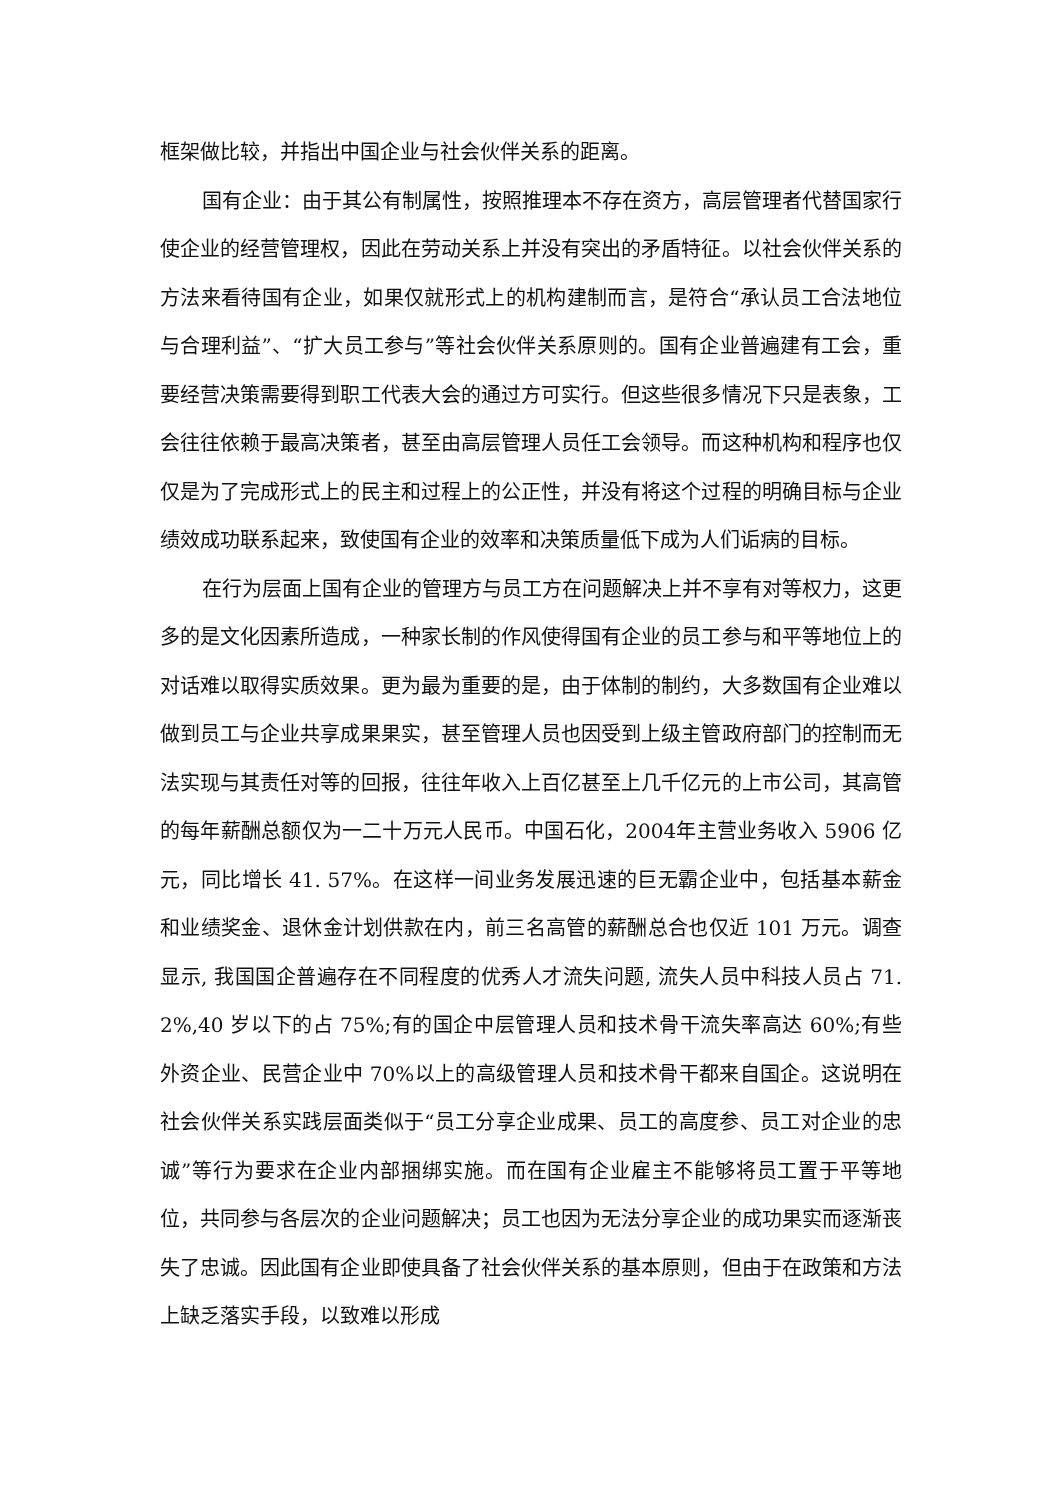框架做比较，并指出中国企业与社会伙伴关系的距离。
国有企业：由于其公有制属性，按照推理本不存在资方，高层管理者代替国家行使企业的经营管理权，因此在劳动关系上并没有突出的矛盾特征。以社会伙伴关系的方法来看待国有企业，如果仅就形式上的机构建制而言，是符合“承认员工合法地位与合理利益”、“扩大员工参与”等社会伙伴关系原则的。国有企业普遍建有工会，重要经营决策需要得到职工代表大会的通过方可实行。但这些很多情况下只是表象，工会往往依赖于最高决策者，甚至由高层管理人员任工会领导。而这种机构和程序也仅仅是为了完成形式上的民主和过程上的公正性，并没有将这个过程的明确目标与企业绩效成功联系起来，致使国有企业的效率和决策质量低下成为人们诟病的目标。
在行为层面上国有企业的管理方与员工方在问题解决上并不享有对等权力，这更多的是文化因素所造成，一种家长制的作风使得国有企业的员工参与和平等地位上的对话难以取得实质效果。更为最为重要的是，由于体制的制约，大多数国有企业难以做到员工与企业共享成果果实，甚至管理人员也因受到上级主管政府部门的控制而无法实现与其责任对等的回报，往往年收入上百亿甚至上几千亿元的上市公司，其高管的每年薪酬总额仅为一二十万元人民币。中国石化，2004年主营业务收入 5906 亿元，同比增长 41. 57%。在这样一间业务发展迅速的巨无霸企业中，包括基本薪金和业绩奖金、退休金计划供款在内，前三名高管的薪酬总合也仅近 101 万元。调查显示, 我国国企普遍存在不同程度的优秀人才流失问题, 流失人员中科技人员占 71. 2%,40 岁以下的占 75%;有的国企中层管理人员和技术骨干流失率高达 60%;有些外资企业、民营企业中 70%以上的高级管理人员和技术骨干都来自国企。这说明在社会伙伴关系实践层面类似于“员工分享企业成果、员工的高度参、员工对企业的忠诚”等行为要求在企业内部捆绑实施。而在国有企业雇主不能够将员工置于平等地位，共同参与各层次的企业问题解决；员工也因为无法分享企业的成功果实而逐渐丧失了忠诚。因此国有企业即使具备了社会伙伴关系的基本原则，但由于在政策和方法上缺乏落实手段，以致难以形成